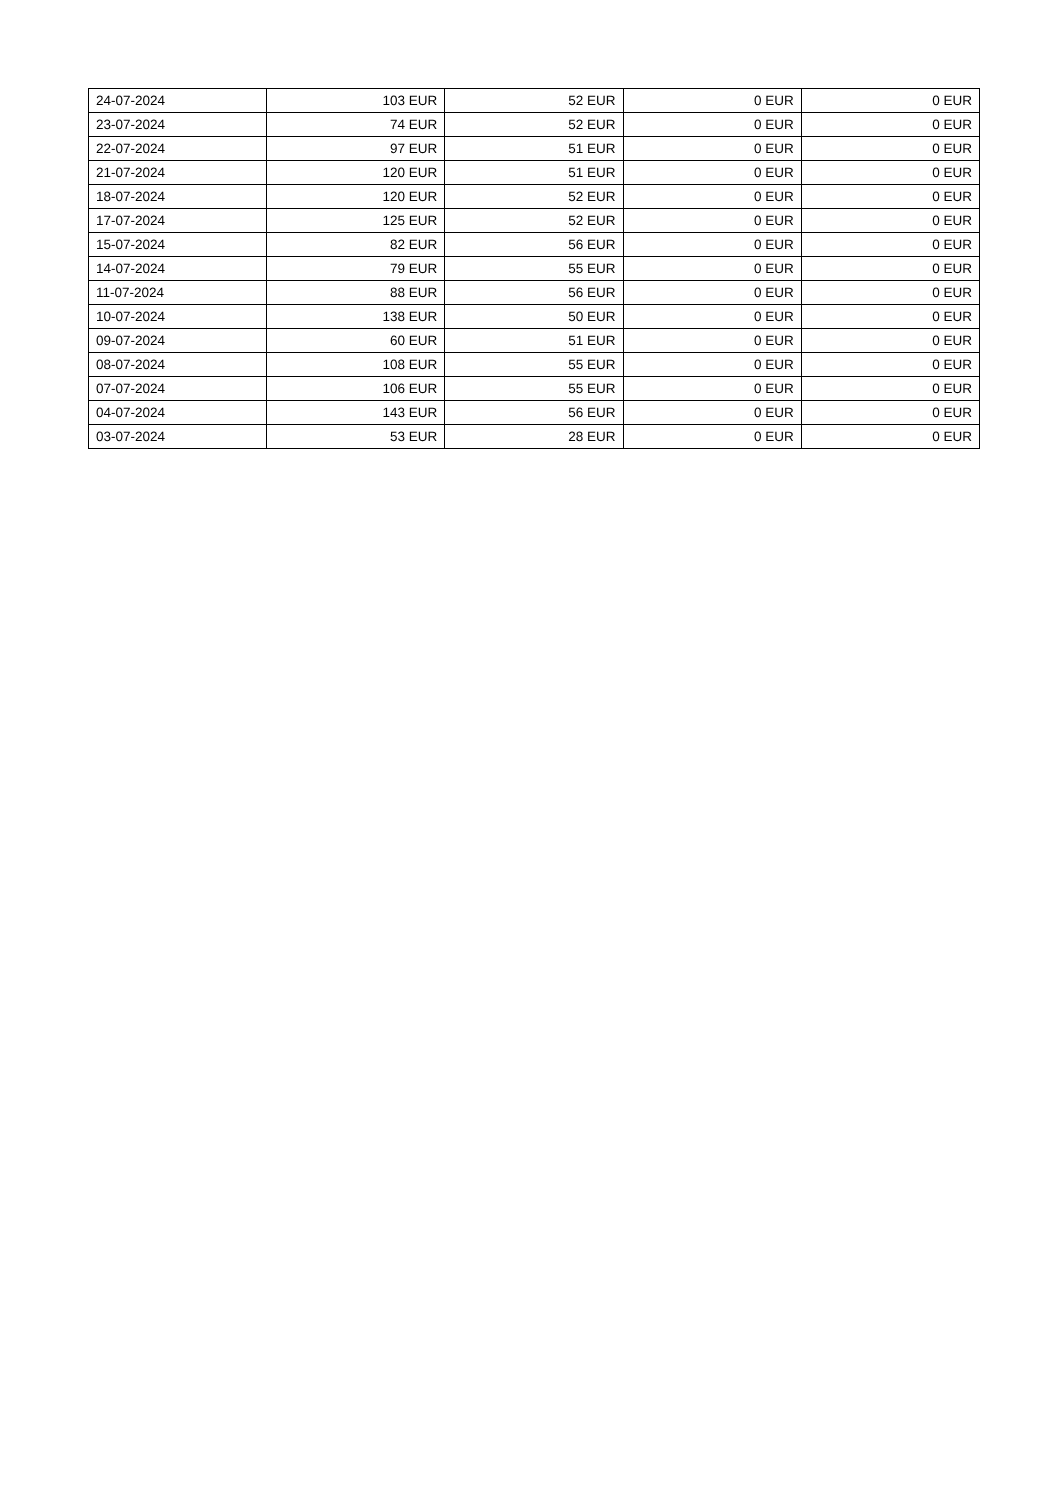| 24-07-2024 | 103 EUR | 52 EUR | 0 EUR | 0 EUR |
| 23-07-2024 | 74 EUR | 52 EUR | 0 EUR | 0 EUR |
| 22-07-2024 | 97 EUR | 51 EUR | 0 EUR | 0 EUR |
| 21-07-2024 | 120 EUR | 51 EUR | 0 EUR | 0 EUR |
| 18-07-2024 | 120 EUR | 52 EUR | 0 EUR | 0 EUR |
| 17-07-2024 | 125 EUR | 52 EUR | 0 EUR | 0 EUR |
| 15-07-2024 | 82 EUR | 56 EUR | 0 EUR | 0 EUR |
| 14-07-2024 | 79 EUR | 55 EUR | 0 EUR | 0 EUR |
| 11-07-2024 | 88 EUR | 56 EUR | 0 EUR | 0 EUR |
| 10-07-2024 | 138 EUR | 50 EUR | 0 EUR | 0 EUR |
| 09-07-2024 | 60 EUR | 51 EUR | 0 EUR | 0 EUR |
| 08-07-2024 | 108 EUR | 55 EUR | 0 EUR | 0 EUR |
| 07-07-2024 | 106 EUR | 55 EUR | 0 EUR | 0 EUR |
| 04-07-2024 | 143 EUR | 56 EUR | 0 EUR | 0 EUR |
| 03-07-2024 | 53 EUR | 28 EUR | 0 EUR | 0 EUR |